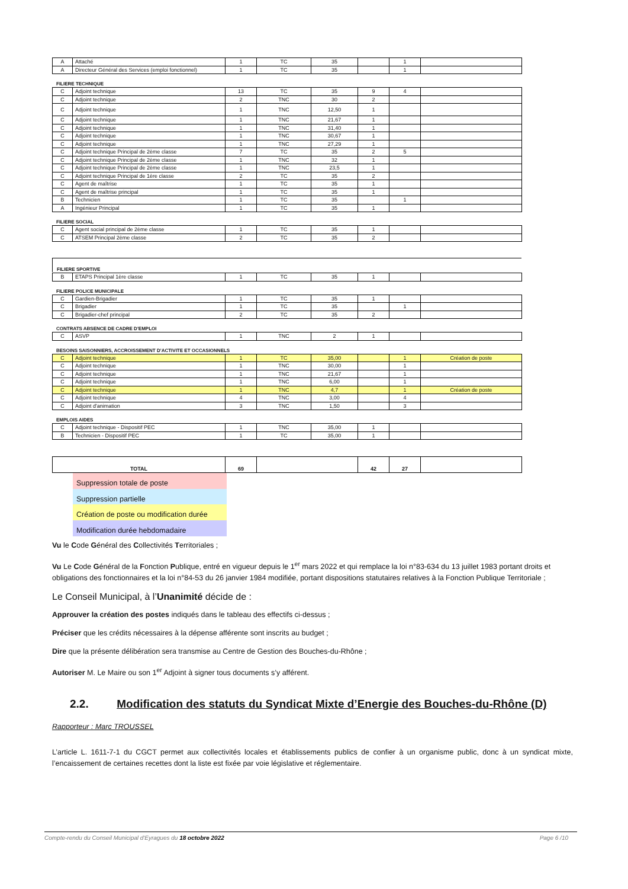| A | Attaché | 1 | TC | 35 | | 1 | |
| A | Directeur Général des Services (emploi fonctionnel) | 1 | TC | 35 | | 1 | |
FILIERE TECHNIQUE
| C | Adjoint technique | 13 | TC | 35 | 9 | 4 | |
| C | Adjoint technique | 2 | TNC | 30 | 2 | | |
| C | Adjoint technique | 1 | TNC | 12,50 | 1 | | |
| C | Adjoint technique | 1 | TNC | 21,67 | 1 | | |
| C | Adjoint technique | 1 | TNC | 31,40 | 1 | | |
| C | Adjoint technique | 1 | TNC | 30,67 | 1 | | |
| C | Adjoint technique | 1 | TNC | 27,29 | 1 | | |
| C | Adjoint technique Principal de 2ème classe | 7 | TC | 35 | 2 | 5 | |
| C | Adjoint technique Principal de 2ème classe | 1 | TNC | 32 | 1 | | |
| C | Adjoint technique Principal de 2ème classe | 1 | TNC | 23,5 | 1 | | |
| C | Adjoint technique Principal de 1ère classe | 2 | TC | 35 | 2 | | |
| C | Agent de maîtrise | 1 | TC | 35 | 1 | | |
| C | Agent de maîtrise principal | 1 | TC | 35 | 1 | | |
| B | Technicien | 1 | TC | 35 | | 1 | |
| A | Ingénieur Principal | 1 | TC | 35 | 1 | | |
FILIERE SOCIAL
| C | Agent social principal de 2ème classe | 1 | TC | 35 | 1 | | |
| C | ATSEM Principal 2ème classe | 2 | TC | 35 | 2 | | |
FILIERE SPORTIVE
| B | ETAPS Principal 1ère classe | 1 | TC | 35 | 1 | | |
FILIERE POLICE MUNICIPALE
| C | Gardien-Brigadier | 1 | TC | 35 | 1 | | |
| C | Brigadier | 1 | TC | 35 | | 1 | |
| C | Brigadier-chef principal | 2 | TC | 35 | 2 | | |
CONTRATS ABSENCE DE CADRE D'EMPLOI
| C | ASVP | 1 | TNC | 2 | 1 | | |
BESOINS SAISONNIERS, ACCROISSEMENT D'ACTIVITE ET OCCASIONNELS
| C | Adjoint technique | 1 | TC | 35,00 | | 1 | Création de poste |
| C | Adjoint technique | 1 | TNC | 30,00 | | 1 | |
| C | Adjoint technique | 1 | TNC | 21,67 | | 1 | |
| C | Adjoint technique | 1 | TNC | 6,00 | | 1 | |
| C | Adjoint technique | 1 | TNC | 4,7 | | 1 | Création de poste |
| C | Adjoint technique | 4 | TNC | 3,00 | | 4 | |
| C | Adjoint d'animation | 3 | TNC | 1,50 | | 3 | |
EMPLOIS AIDES
| C | Adjoint technique - Dispositif PEC | 1 | TNC | 35,00 | 1 | | |
| B | Technicien - Dispositif PEC | 1 | TC | 35,00 | 1 | | |
| TOTAL | 69 | | 42 | 27 | |
Suppression totale de poste
Suppression partielle
Création de poste ou modification durée
Modification durée hebdomadaire
Vu le Code Général des Collectivités Territoriales ;
Vu Le Code Général de la Fonction Publique, entré en vigueur depuis le 1<sup>er</sup> mars 2022 et qui remplace la loi n°83-634 du 13 juillet 1983 portant droits et obligations des fonctionnaires et la loi n°84-53 du 26 janvier 1984 modifiée, portant dispositions statutaires relatives à la Fonction Publique Territoriale ;
Le Conseil Municipal, à l’Unanimité décide de :
Approuver la création des postes indiqués dans le tableau des effectifs ci-dessus ;
Préciser que les crédits nécessaires à la dépense afférente sont inscrits au budget ;
Dire que la présente délibération sera transmise au Centre de Gestion des Bouches-du-Rhône ;
Autoriser M. Le Maire ou son 1<sup>er</sup> Adjoint à signer tous documents s’y afférent.
2.2. Modification des statuts du Syndicat Mixte d’Energie des Bouches-du-Rhône (D)
Rapporteur : Marc TROUSSEL
L’article L. 1611-7-1 du CGCT permet aux collectivités locales et établissements publics de confier à un organisme public, donc à un syndicat mixte, l’encaissement de certaines recettes dont la liste est fixée par voie législative et réglementaire.
Compte-rendu du Conseil Municipal d'Eyragues du 18 octobre 2022 Page 6 /10